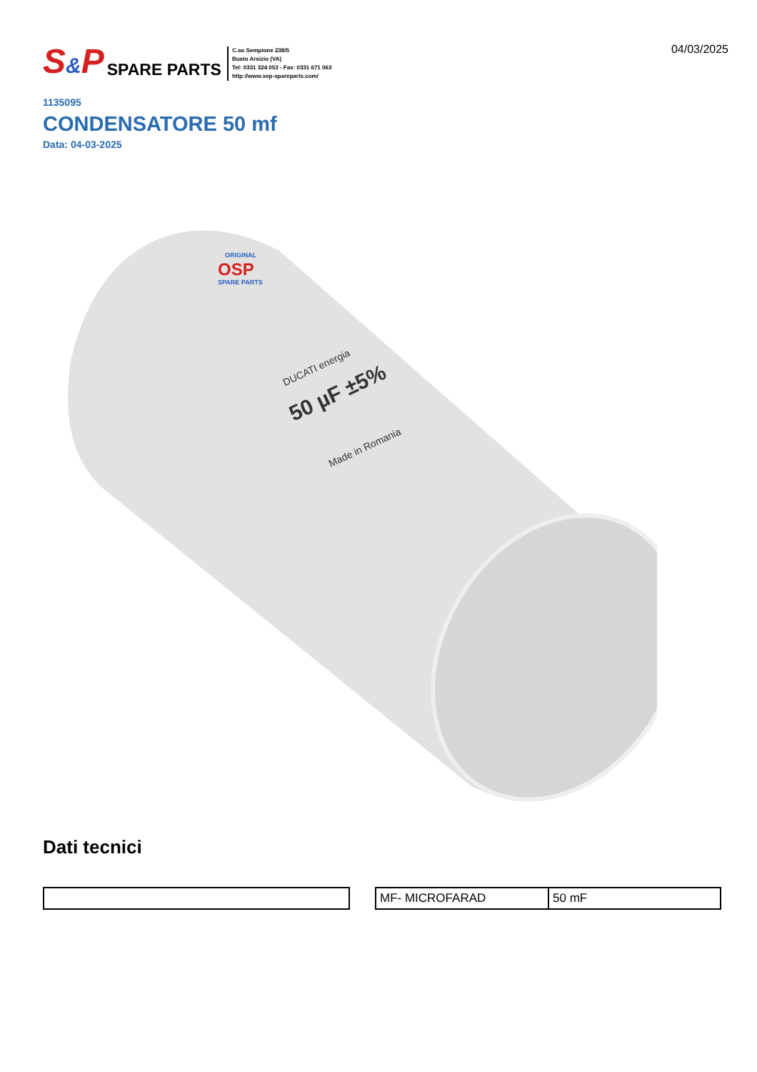S&P SPARE PARTS
C.so Sempione 238/5
Busto Arsizio (VA)
Tel: 0331 324 053 - Fax: 0331 671 063
http://www.sep-spareparts.com/
04/03/2025
1135095
CONDENSATORE 50 mf
Data: 04-03-2025
ORIGINAL
OSP
SPARE PARTS
DUCATI energia
50 µF ±5%
Made in Romania
Dati tecnici
| MF- MICROFARAD | 50 mF |